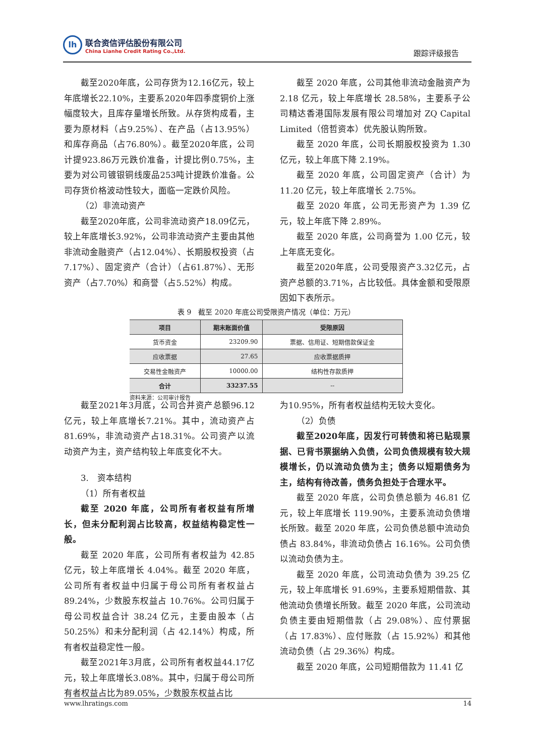lh
联合资信评估股份有限公司
China Lianhe Credit Rating Co.,Ltd.
跟踪评级报告
截至2020年底，公司存货为12.16亿元，较上年底增长22.10%，主要系2020年四季度铜价上涨幅度较大，且库存量增长所致。从存货构成看，主要为原材料（占9.25%）、在产品（占13.95%）和库存商品（占76.80%）。截至2020年底，公司计提923.86万元跌价准备，计提比例0.75%，主要为对公司镀银铜线废品253吨计提跌价准备。公司存货价格波动性较大，面临一定跌价风险。
（2）非流动资产
截至2020年底，公司非流动资产18.09亿元，较上年底增长3.92%，公司非流动资产主要由其他非流动金融资产（占12.04%）、长期股权投资（占7.17%）、固定资产（合计）（占61.87%）、无形资产（占7.70%）和商誉（占5.52%）构成。
截至 2020 年底，公司其他非流动金融资产为 2.18 亿元，较上年底增长 28.58%，主要系子公司精达香港国际发展有限公司增加对 ZQ Capital Limited（倍哲资本）优先股认购所致。
截至 2020 年底，公司长期股权投资为 1.30 亿元，较上年底下降 2.19%。
截至 2020 年底，公司固定资产（合计）为 11.20 亿元，较上年底增长 2.75%。
截至 2020 年底，公司无形资产为 1.39 亿元，较上年底下降 2.89%。
截至 2020 年底，公司商誉为 1.00 亿元，较上年底无变化。
截至2020年底，公司受限资产3.32亿元，占资产总额的3.71%，占比较低。具体金额和受限原因如下表所示。
表 9　截至 2020 年底公司受限资产情况（单位：万元）
| 项目 | 期末账面价值 | 受限原因 |
| --- | --- | --- |
| 货币资金 | 23209.90 | 票据、信用证、短期借款保证金 |
| 应收票据 | 27.65 | 应收票据质押 |
| 交易性金融资产 | 10000.00 | 结构性存款质押 |
| 合计 | 33237.55 | -- |
资料来源：公司审计报告
截至2021年3月底，公司合并资产总额96.12亿元，较上年底增长7.21%。其中，流动资产占81.69%，非流动资产占18.31%。公司资产以流动资产为主，资产结构较上年底变化不大。
3.　资本结构
（1）所有者权益
截至 2020 年底，公司所有者权益有所增长，但未分配利润占比较高，权益结构稳定性一般。
截至 2020 年底，公司所有者权益为 42.85 亿元，较上年底增长 4.04%。截至 2020 年底，公司所有者权益中归属于母公司所有者权益占 89.24%，少数股东权益占 10.76%。公司归属于母公司权益合计 38.24 亿元，主要由股本（占 50.25%）和未分配利润（占 42.14%）构成，所有者权益稳定性一般。
截至2021年3月底，公司所有者权益44.17亿元，较上年底增长3.08%。其中，归属于母公司所有者权益占比为89.05%，少数股东权益占比
为10.95%，所有者权益结构无较大变化。
（2）负债
截至2020年底，因发行可转债和将已贴现票据、已背书票据纳入负债，公司负债规模有较大规模增长，仍以流动负债为主；债务以短期债务为主，结构有待改善，债务负担处于合理水平。
截至 2020 年底，公司负债总额为 46.81 亿元，较上年底增长 119.90%，主要系流动负债增长所致。截至 2020 年底，公司负债总额中流动负债占 83.84%，非流动负债占 16.16%。公司负债以流动负债为主。
截至 2020 年底，公司流动负债为 39.25 亿元，较上年底增长 91.69%，主要系短期借款、其他流动负债增长所致。截至 2020 年底，公司流动负债主要由短期借款（占 29.08%）、应付票据（占 17.83%）、应付账款（占 15.92%）和其他流动负债（占 29.36%）构成。
截至 2020 年底，公司短期借款为 11.41 亿
www.lhratings.com 14